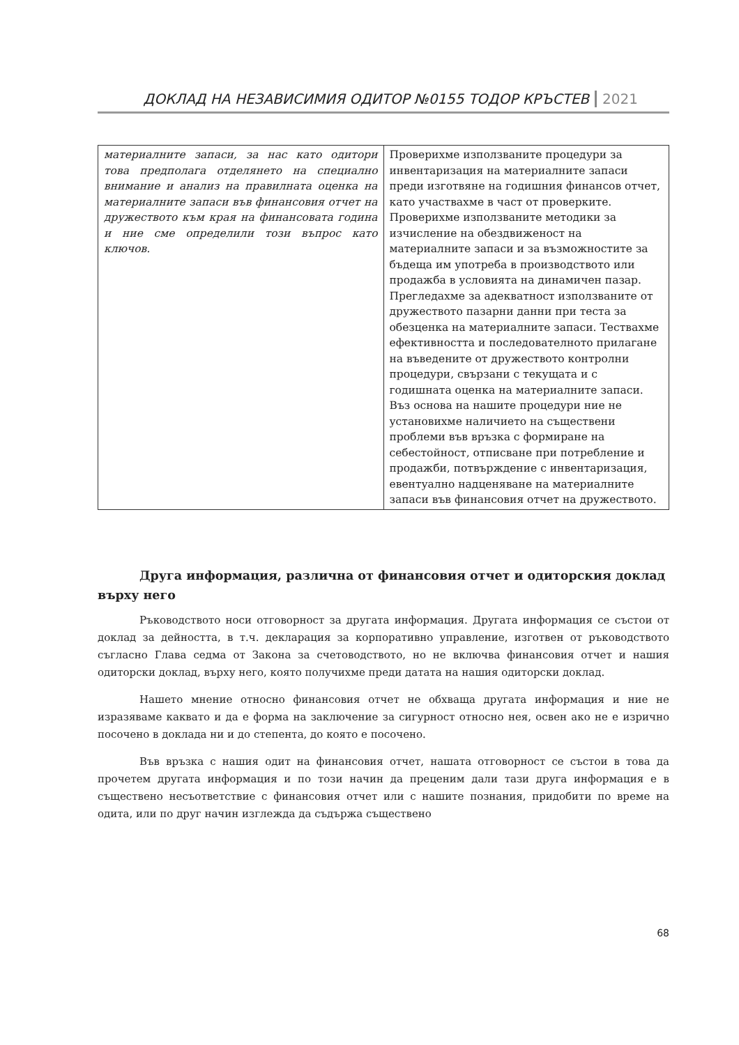ДОКЛАД НА НЕЗАВИСИМИЯ ОДИТОР №0155 ТОДОР КРЪСТЕВ 2021
| материалните запаси, за нас като одитори това предполага отделянето на специално внимание и анализ на правилната оценка на материалните запаси във финансовия отчет на дружеството към края на финансовата година и ние сме определили този въпрос като ключов. | Проверихме използваните процедури за инвентаризация на материалните запаси преди изготвяне на годишния финансов отчет, като участвахме в част от проверките. Проверихме използваните методики за изчисление на обездвиженост на материалните запаси и за възможностите за бъдеща им употреба в производството или продажба в условията на динамичен пазар. Прегледахме за адекватност използваните от дружеството пазарни данни при теста за обезценка на материалните запаси. Тествахме ефективността и последователното прилагане на въведените от дружеството контролни процедури, свързани с текущата и с годишната оценка на материалните запаси. Въз основа на нашите процедури ние не установихме наличието на съществени проблеми във връзка с формиране на себестойност, отписване при потребление и продажби, потвърждение с инвентаризация, евентуално надценяване на материалните запаси във финансовия отчет на дружеството. |
Друга информация, различна от финансовия отчет и одиторския доклад върху него
Ръководството носи отговорност за другата информация. Другата информация се състои от доклад за дейността, в т.ч. декларация за корпоративно управление, изготвен от ръководството съгласно Глава седма от Закона за счетоводството, но не включва финансовия отчет и нашия одиторски доклад, върху него, която получихме преди датата на нашия одиторски доклад.
Нашето мнение относно финансовия отчет не обхваща другата информация и ние не изразяваме каквато и да е форма на заключение за сигурност относно нея, освен ако не е изрично посочено в доклада ни и до степента, до която е посочено.
Във връзка с нашия одит на финансовия отчет, нашата отговорност се състои в това да прочетем другата информация и по този начин да преценим дали тази друга информация е в съществено несъответствие с финансовия отчет или с нашите познания, придобити по време на одита, или по друг начин изглежда да съдържа съществено
68